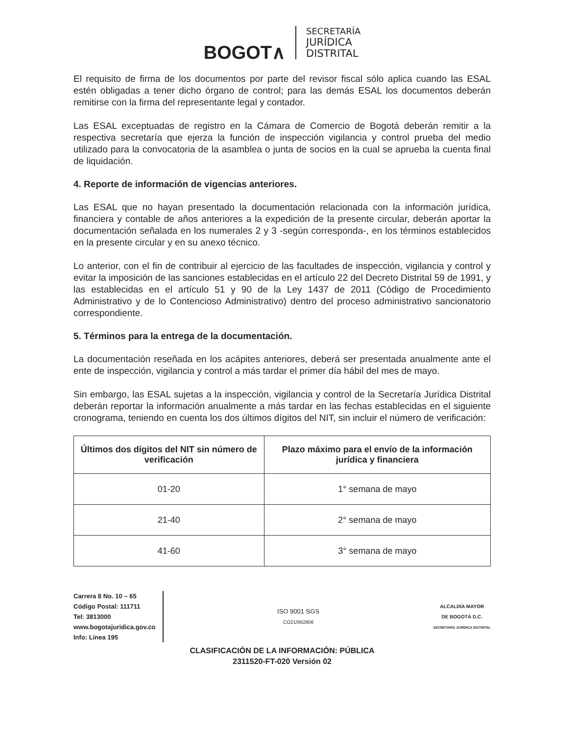BOGOT∧
SECRETARÍA
JURÍDICA
DISTRITAL
El requisito de firma de los documentos por parte del revisor fiscal sólo aplica cuando las ESAL estén obligadas a tener dicho órgano de control; para las demás ESAL los documentos deberán remitirse con la firma del representante legal y contador.
Las ESAL exceptuadas de registro en la Cámara de Comercio de Bogotá deberán remitir a la respectiva secretaría que ejerza la función de inspección vigilancia y control prueba del medio utilizado para la convocatoria de la asamblea o junta de socios en la cual se aprueba la cuenta final de liquidación.
4. Reporte de información de vigencias anteriores.
Las ESAL que no hayan presentado la documentación relacionada con la información jurídica, financiera y contable de años anteriores a la expedición de la presente circular, deberán aportar la documentación señalada en los numerales 2 y 3 -según corresponda-, en los términos establecidos en la presente circular y en su anexo técnico.
Lo anterior, con el fin de contribuir al ejercicio de las facultades de inspección, vigilancia y control y evitar la imposición de las sanciones establecidas en el artículo 22 del Decreto Distrital 59 de 1991, y las establecidas en el artículo 51 y 90 de la Ley 1437 de 2011 (Código de Procedimiento Administrativo y de lo Contencioso Administrativo) dentro del proceso administrativo sancionatorio correspondiente.
5. Términos para la entrega de la documentación.
La documentación reseñada en los acápites anteriores, deberá ser presentada anualmente ante el ente de inspección, vigilancia y control a más tardar el primer día hábil del mes de mayo.
Sin embargo, las ESAL sujetas a la inspección, vigilancia y control de la Secretaría Jurídica Distrital deberán reportar la información anualmente a más tardar en las fechas establecidas en el siguiente cronograma, teniendo en cuenta los dos últimos dígitos del NIT, sin incluir el número de verificación:
| Últimos dos dígitos del NIT sin número de verificación | Plazo máximo para el envío de la información jurídica y financiera |
| --- | --- |
| 01-20 | 1° semana de mayo |
| 21-40 | 2° semana de mayo |
| 41-60 | 3° semana de mayo |
Carrera 8 No. 10 – 65
Código Postal: 111711
Tel: 3813000
www.bogotajuridica.gov.co
Info: Línea 195
ISO 9001 SGS
CO21/962806
ALCALDÍA MAYOR
DE BOGOTÁ D.C.
SECRETARÍA JURÍDICA DISTRITAL
CLASIFICACIÓN DE LA INFORMACIÓN: PÚBLICA
2311520-FT-020 Versión 02